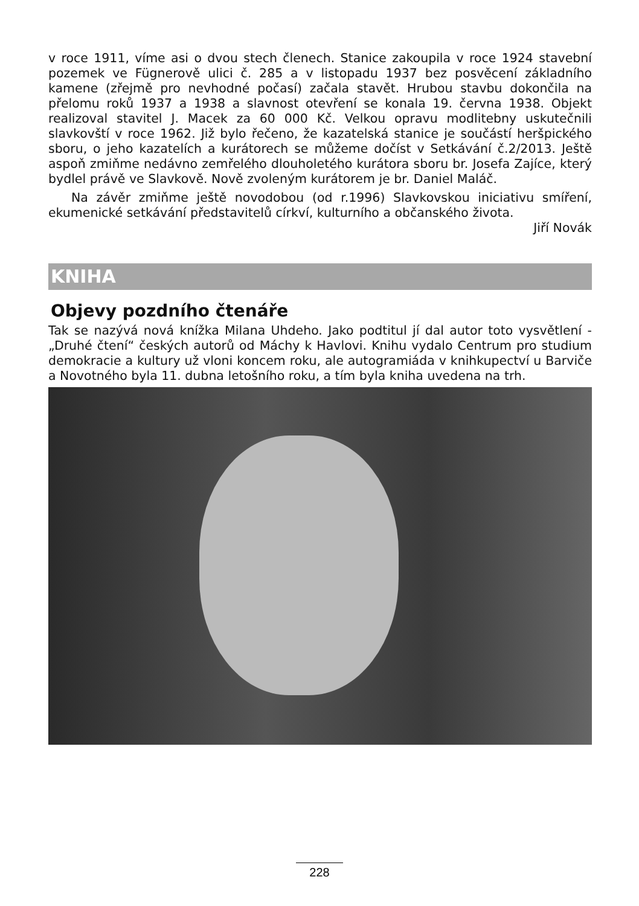v roce 1911, víme asi o dvou stech členech. Stanice zakoupila v roce 1924 stavební pozemek ve Fügnerově ulici č. 285 a v listopadu 1937 bez posvěcení základního kamene (zřejmě pro nevhodné počasí) začala stavět. Hrubou stavbu dokončila na přelomu roků 1937 a 1938 a slavnost otevření se konala 19. června 1938. Objekt realizoval stavitel J. Macek za 60 000 Kč. Velkou opravu modlitebny uskutečnili slavkovští v roce 1962. Již bylo řečeno, že kazatelská stanice je součástí heršpického sboru, o jeho kazatelích a kurátorech se můžeme dočíst v Setkávání č.2/2013. Ještě aspoň zmiňme nedávno zemřelého dlouholetého kurátora sboru br. Josefa Zajíce, který bydlel právě ve Slavkově. Nově zvoleným kurátorem je br. Daniel Maláč.
Na závěr zmiňme ještě novodobou (od r.1996) Slavkovskou iniciativu smíření, ekumenické setkávání představitelů církví, kulturního a občanského života.
Jiří Novák
KNIHA
Objevy pozdního čtenáře
Tak se nazývá nová knížka Milana Uhdeho. Jako podtitul jí dal autor toto vysvětlení - „Druhé čtení“ českých autorů od Máchy k Havlovi. Knihu vydalo Centrum pro studium demokracie a kultury už vloni koncem roku, ale autogramiáda v knihkupectví u Barviče a Novotného byla 11. dubna letošního roku, a tím byla kniha uvedena na trh.
228